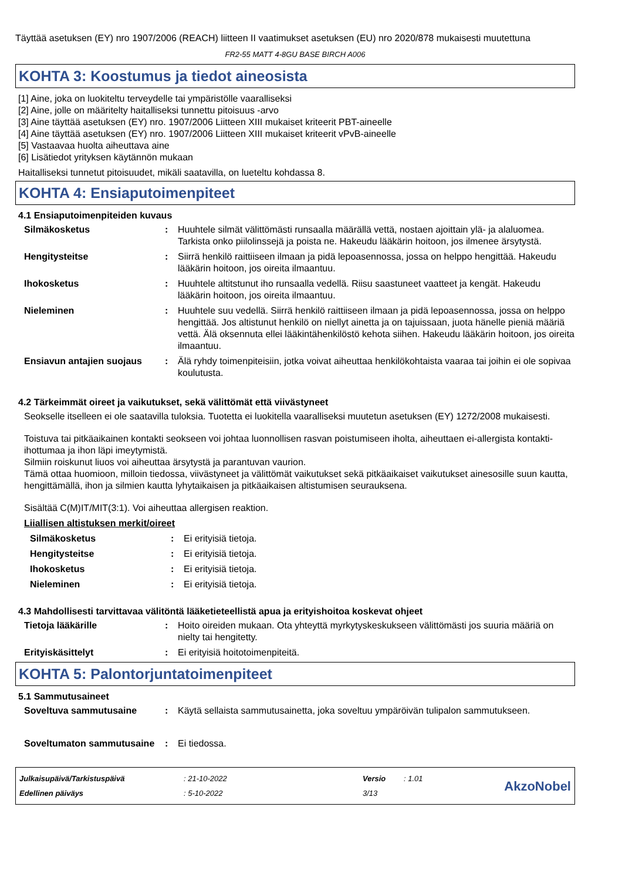Täyttää asetuksen (EY) nro 1907/2006 (REACH) liitteen II vaatimukset asetuksen (EU) nro 2020/878 mukaisesti muutettuna
FR2-55 MATT 4-8GU BASE BIRCH A006
KOHTA 3: Koostumus ja tiedot aineosista
[1] Aine, joka on luokiteltu terveydelle tai ympäristölle vaaralliseksi
[2] Aine, jolle on määritelty haitalliseksi tunnettu pitoisuus -arvo
[3] Aine täyttää asetuksen (EY) nro. 1907/2006 Liitteen XIII mukaiset kriteerit PBT-aineelle
[4] Aine täyttää asetuksen (EY) nro. 1907/2006 Liitteen XIII mukaiset kriteerit vPvB-aineelle
[5] Vastaavaa huolta aiheuttava aine
[6] Lisätiedot yrityksen käytännön mukaan
Haitalliseksi tunnetut pitoisuudet, mikäli saatavilla, on lueteltu kohdassa 8.
KOHTA 4: Ensiaputoimenpiteet
4.1 Ensiaputoimenpiteiden kuvaus
Silmäkosketus : Huuhtele silmät välittömästi runsaalla määrällä vettä, nostaen ajoittain ylä- ja alaluomea. Tarkista onko piilolinssejä ja poista ne. Hakeudu lääkärin hoitoon, jos ilmenee ärsytystä.
Hengitysteitse : Siirrä henkilö raittiiseen ilmaan ja pidä lepoasennossa, jossa on helppo hengittää. Hakeudu lääkärin hoitoon, jos oireita ilmaantuu.
Ihokosketus : Huuhtele altitstunut iho runsaalla vedellä. Riisu saastuneet vaatteet ja kengät. Hakeudu lääkärin hoitoon, jos oireita ilmaantuu.
Nieleminen : Huuhtele suu vedellä. Siirrä henkilö raittiiseen ilmaan ja pidä lepoasennossa, jossa on helppo hengittää. Jos altistunut henkilö on niellyt ainetta ja on tajuissaan, juota hänelle pieniä määriä vettä. Älä oksennuta ellei lääkintähenkilöstö kehota siihen. Hakeudu lääkärin hoitoon, jos oireita ilmaantuu.
Ensiavun antajien suojaus : Älä ryhdy toimenpiteisiin, jotka voivat aiheuttaa henkilökohtaista vaaraa tai joihin ei ole sopivaa koulutusta.
4.2 Tärkeimmät oireet ja vaikutukset, sekä välittömät että viivästyneet
Seokselle itselleen ei ole saatavilla tuloksia. Tuotetta ei luokitella vaaralliseksi muutetun asetuksen (EY) 1272/2008 mukaisesti.
Toistuva tai pitkäaikainen kontakti seokseen voi johtaa luonnollisen rasvan poistumiseen iholta, aiheuttaen ei-allergista kontakti-ihottumaa ja ihon läpi imeytymistä.
Silmiin roiskunut liuos voi aiheuttaa ärsytystä ja parantuvan vaurion.
Tämä ottaa huomioon, milloin tiedossa, viivästyneet ja välittömät vaikutukset sekä pitkäaikaiset vaikutukset ainesosille suun kautta, hengittämällä, ihon ja silmien kautta lyhytaikaisen ja pitkäaikaisen altistumisen seurauksena.
Sisältää C(M)IT/MIT(3:1). Voi aiheuttaa allergisen reaktion.
Liiallisen altistuksen merkit/oireet
Silmäkosketus : Ei erityisiä tietoja.
Hengitysteitse : Ei erityisiä tietoja.
Ihokosketus : Ei erityisiä tietoja.
Nieleminen : Ei erityisiä tietoja.
4.3 Mahdollisesti tarvittavaa välitöntä lääketieteellistä apua ja erityishoitoa koskevat ohjeet
Tietoja lääkärille : Hoito oireiden mukaan. Ota yhteyttä myrkytyskeskukseen välittömästi jos suuria määriä on nielty tai hengitetty.
Erityiskäsittelyt : Ei erityisiä hoitotoimenpiteitä.
KOHTA 5: Palontorjuntatoimenpiteet
5.1 Sammutusaineet
Soveltuva sammutusaine : Käytä sellaista sammutusainetta, joka soveltuu ympäröivän tulipalon sammutukseen.
Soveltumaton sammutusaine : Ei tiedossa.
Julkaisupäivä/Tarkistuspäivä
Edellinen päiväys
: 21-10-2022
: 5-10-2022
Versio
3/13
: 1.01
AkzoNobel